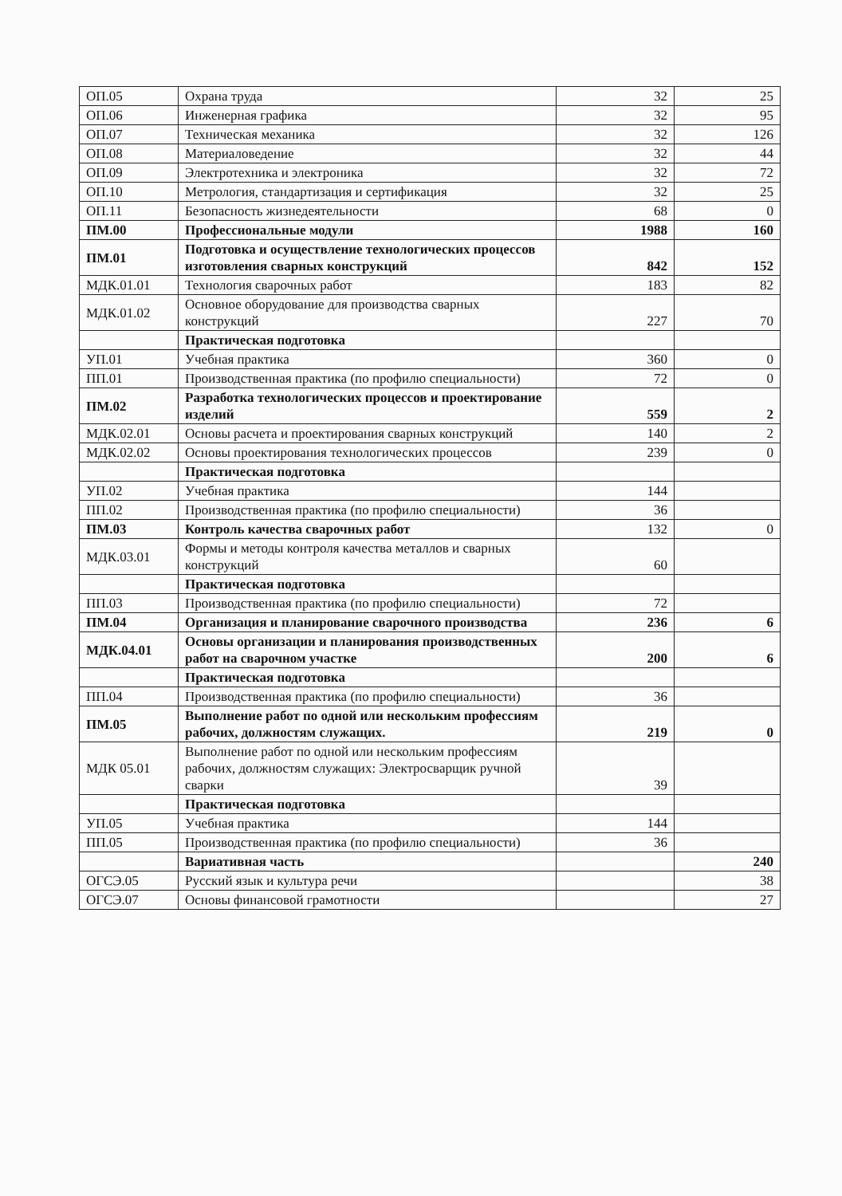| ОП.05 | Охрана труда | 32 | 25 |
| ОП.06 | Инженерная графика | 32 | 95 |
| ОП.07 | Техническая механика | 32 | 126 |
| ОП.08 | Материаловедение | 32 | 44 |
| ОП.09 | Электротехника и электроника | 32 | 72 |
| ОП.10 | Метрология, стандартизация и сертификация | 32 | 25 |
| ОП.11 | Безопасность жизнедеятельности | 68 | 0 |
| ПМ.00 | Профессиональные модули | 1988 | 160 |
| ПМ.01 | Подготовка и осуществление технологических процессов изготовления сварных конструкций | 842 | 152 |
| МДК.01.01 | Технология сварочных работ | 183 | 82 |
| МДК.01.02 | Основное оборудование для производства сварных конструкций | 227 | 70 |
| | Практическая подготовка | | |
| УП.01 | Учебная практика | 360 | 0 |
| ПП.01 | Производственная практика (по профилю специальности) | 72 | 0 |
| ПМ.02 | Разработка технологических процессов и проектирование изделий | 559 | 2 |
| МДК.02.01 | Основы расчета и проектирования сварных конструкций | 140 | 2 |
| МДК.02.02 | Основы проектирования технологических процессов | 239 | 0 |
| | Практическая подготовка | | |
| УП.02 | Учебная практика | 144 | |
| ПП.02 | Производственная практика (по профилю специальности) | 36 | |
| ПМ.03 | Контроль качества сварочных работ | 132 | 0 |
| МДК.03.01 | Формы и методы контроля качества металлов и сварных конструкций | 60 | |
| | Практическая подготовка | | |
| ПП.03 | Производственная практика (по профилю специальности) | 72 | |
| ПМ.04 | Организация и планирование сварочного производства | 236 | 6 |
| МДК.04.01 | Основы организации и планирования производственных работ на сварочном участке | 200 | 6 |
| | Практическая подготовка | | |
| ПП.04 | Производственная практика (по профилю специальности) | 36 | |
| ПМ.05 | Выполнение работ по одной или нескольким профессиям рабочих, должностям служащих. | 219 | 0 |
| МДК 05.01 | Выполнение работ по одной или нескольким профессиям рабочих, должностям служащих: Электросварщик ручной сварки | 39 | |
| | Практическая подготовка | | |
| УП.05 | Учебная практика | 144 | |
| ПП.05 | Производственная практика (по профилю специальности) | 36 | |
| | Вариативная часть | | 240 |
| ОГСЭ.05 | Русский язык и культура речи | | 38 |
| ОГСЭ.07 | Основы финансовой грамотности | | 27 |